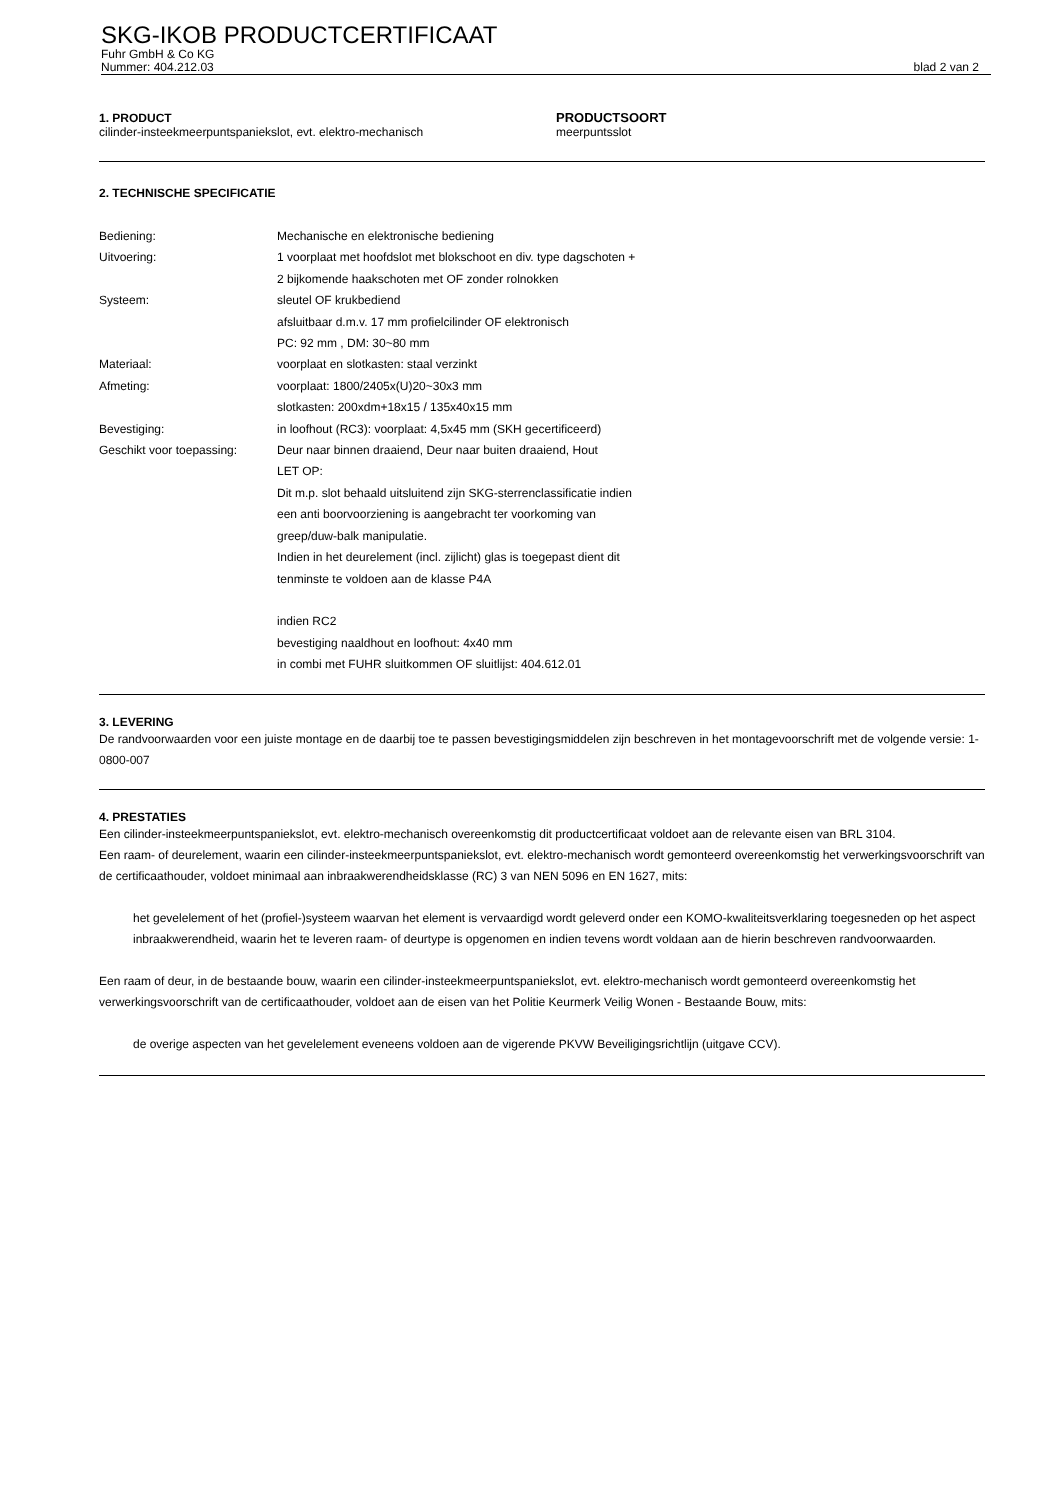SKG-IKOB PRODUCTCERTIFICAAT
Fuhr GmbH & Co KG
Nummer: 404.212.03 blad 2 van 2
1. PRODUCT
cilinder-insteekmeerpuntspaniekslot, evt. elektro-mechanisch
PRODUCTSOORT
meerpuntsslot
2. TECHNISCHE SPECIFICATIE
Bediening:
Mechanische en elektronische bediening
Uitvoering:
1 voorplaat met hoofdslot met blokschoot en div. type dagschoten +
2 bijkomende haakschoten met OF zonder rolnokken
Systeem:
sleutel OF krukbediend
afsluitbaar d.m.v. 17 mm profielcilinder OF elektronisch
PC: 92 mm , DM: 30~80 mm
Materiaal:
voorplaat en slotkasten: staal verzinkt
Afmeting:
voorplaat: 1800/2405x(U)20~30x3 mm
slotkasten: 200xdm+18x15 / 135x40x15 mm
Bevestiging:
in loofhout (RC3): voorplaat: 4,5x45 mm (SKH gecertificeerd)
Geschikt voor toepassing:
Deur naar binnen draaiend, Deur naar buiten draaiend, Hout
LET OP:
Dit m.p. slot behaald uitsluitend zijn SKG-sterrenclassificatie indien
een anti boorvoorziening is aangebracht ter voorkoming van
greep/duw-balk manipulatie.
Indien in het deurelement (incl. zijlicht) glas is toegepast dient dit
tenminste te voldoen aan de klasse P4A
indien RC2
bevestiging naaldhout en loofhout: 4x40 mm
in combi met FUHR sluitkommen OF sluitlijst: 404.612.01
3. LEVERING
De randvoorwaarden voor een juiste montage en de daarbij toe te passen bevestigingsmiddelen zijn beschreven in het montagevoorschrift met de volgende versie: 1-0800-007
4. PRESTATIES
Een cilinder-insteekmeerpuntspaniekslot, evt. elektro-mechanisch overeenkomstig dit productcertificaat voldoet aan de relevante eisen van BRL 3104.
Een raam- of deurelement, waarin een cilinder-insteekmeerpuntspaniekslot, evt. elektro-mechanisch wordt gemonteerd overeenkomstig het verwerkingsvoorschrift van de certificaathouder, voldoet minimaal aan inbraakwerendheidsklasse (RC) 3 van NEN 5096 en EN 1627, mits:
het gevelelement of het (profiel-)systeem waarvan het element is vervaardigd wordt geleverd onder een KOMO-kwaliteitsverklaring toegesneden op het aspect inbraakwerendheid, waarin het te leveren raam- of deurtype is opgenomen en indien tevens wordt voldaan aan de hierin beschreven randvoorwaarden.
Een raam of deur, in de bestaande bouw, waarin een cilinder-insteekmeerpuntspaniekslot, evt. elektro-mechanisch wordt gemonteerd overeenkomstig het verwerkingsvoorschrift van de certificaathouder, voldoet aan de eisen van het Politie Keurmerk Veilig Wonen - Bestaande Bouw, mits:
de overige aspecten van het gevelelement eveneens voldoen aan de vigerende PKVW Beveiligingsrichtlijn (uitgave CCV).